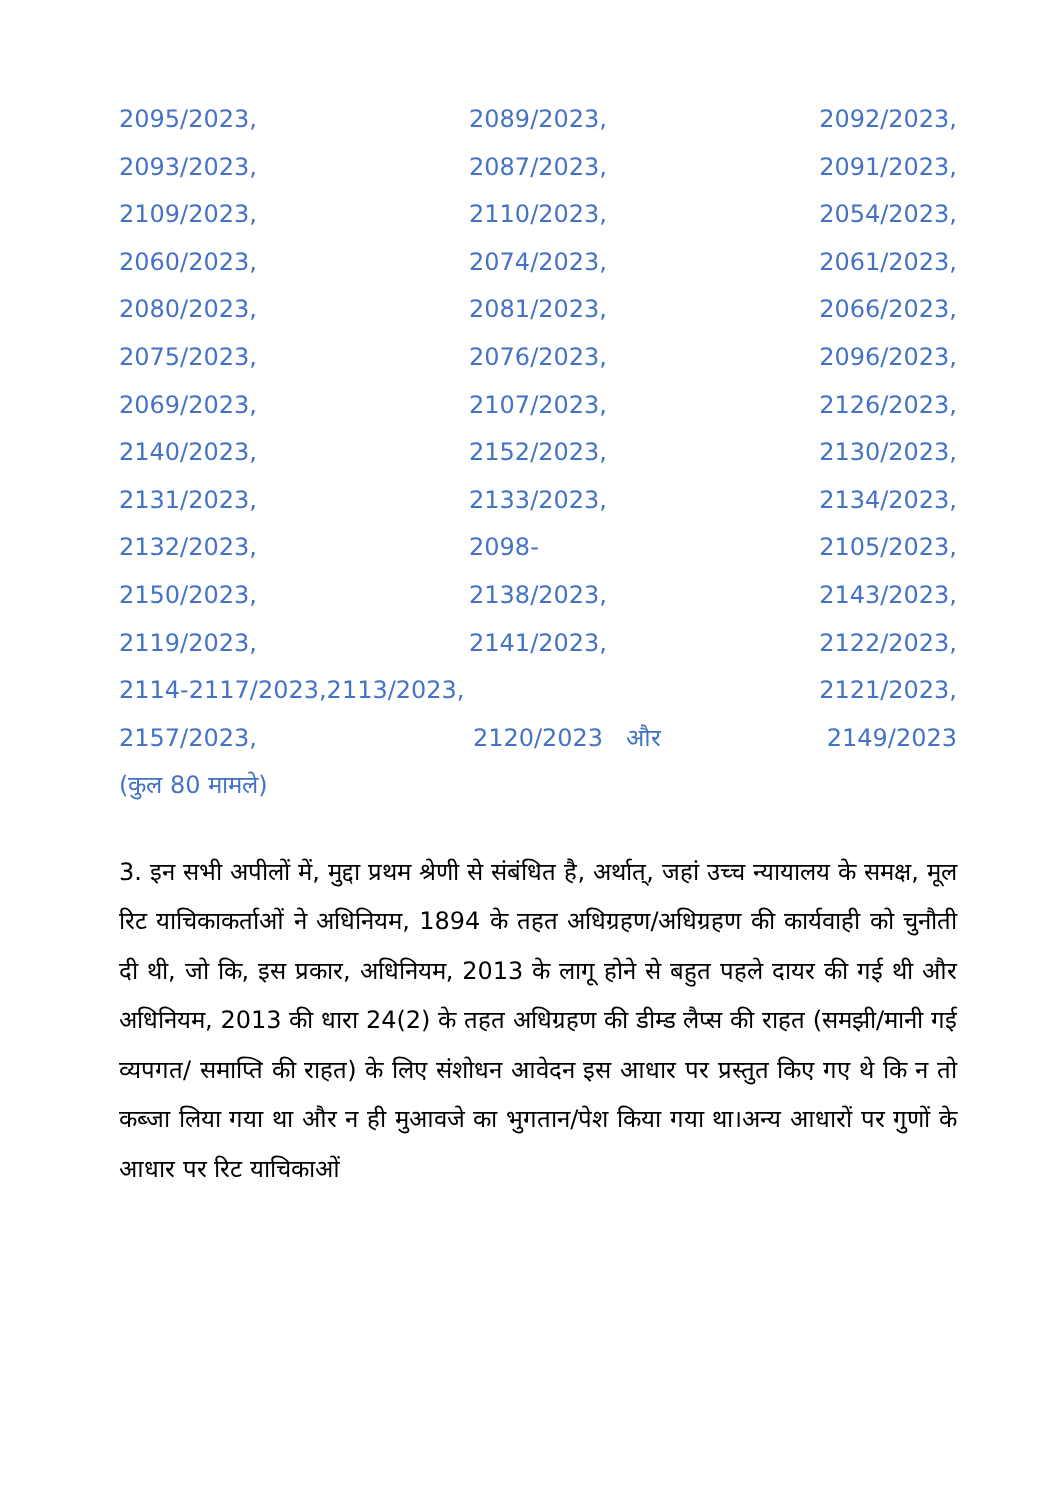2095/2023, 2089/2023, 2092/2023,
2093/2023, 2087/2023, 2091/2023,
2109/2023, 2110/2023, 2054/2023,
2060/2023, 2074/2023, 2061/2023,
2080/2023, 2081/2023, 2066/2023,
2075/2023, 2076/2023, 2096/2023,
2069/2023, 2107/2023, 2126/2023,
2140/2023, 2152/2023, 2130/2023,
2131/2023, 2133/2023, 2134/2023,
2132/2023, 2098- 2105/2023,
2150/2023, 2138/2023, 2143/2023,
2119/2023, 2141/2023, 2122/2023,
2114-2117/2023,2113/2023, 2121/2023,
2157/2023, 2120/2023 और 2149/2023
(कुल 80 मामले)
3. इन सभी अपीलों में, मुद्दा प्रथम श्रेणी से संबंधित है, अर्थात्, जहां उच्च न्यायालय के समक्ष, मूल रिट याचिकाकर्ताओं ने अधिनियम, 1894 के तहत अधिग्रहण/अधिग्रहण की कार्यवाही को चुनौती दी थी, जो कि, इस प्रकार, अधिनियम, 2013 के लागू होने से बहुत पहले दायर की गई थी और अधिनियम, 2013 की धारा 24(2) के तहत अधिग्रहण की डीम्ड लैप्स की राहत (समझी/मानी गई व्यपगत/ समाप्ति की राहत) के लिए संशोधन आवेदन इस आधार पर प्रस्तुत किए गए थे कि न तो कब्जा लिया गया था और न ही मुआवजे का भुगतान/पेश किया गया था।अन्य आधारों पर गुणों के आधार पर रिट याचिकाओं